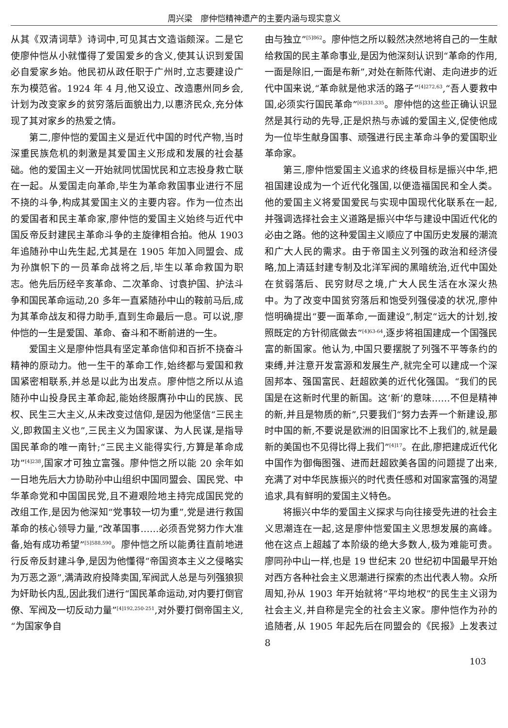周兴梁　廖仲恺精神遗产的主要内涵与现实意义
从其《双清词草》诗词中,可见其古文造诣颇深。二是它使廖仲恺从小就懂得了爱国爱乡的含义,使其认识到爱国必自爱家乡始。他民初从政任职于广州时,立志要建设广东为模范省。1924 年 4 月,他又设立、改造惠州同乡会,计划为改变家乡的贫穷落后面貌出力,以惠济民众,充分体现了其对家乡的热爱之情。
第二,廖仲恺的爱国主义是近代中国的时代产物,当时深重民族危机的刺激是其爱国主义形成和发展的社会基础。他的爱国主义一开始就同忧国忧民和立志投身救亡联在一起。从爱国走向革命,毕生为革命救国事业进行不屈不挠的斗争,构成其爱国主义的主要内容。作为一位杰出的爱国者和民主革命家,廖仲恺的爱国主义始终与近代中国反帝反封建民主革命斗争的主旋律相合拍。他从 1903 年追随孙中山先生起,尤其是在 1905 年加入同盟会、成为孙旗帜下的一员革命战将之后,毕生以革命救国为职志。他先后历经辛亥革命、二次革命、讨袁护国、护法斗争和国民革命运动,20 多年一直紧随孙中山的鞍前马后,成为其革命战友和得力助手,直到生命最后一息。可以说,廖仲恺的一生是爱国、革命、奋斗和不断前进的一生。
爱国主义是廖仲恺具有坚定革命信仰和百折不挠奋斗精神的原动力。他一生干的革命工作,始终都与爱国和救国紧密相联系,并总是以此为出发点。廖仲恺之所以从追随孙中山投身民主革命起,能始终服膺孙中山的民族、民权、民生三大主义,从未改变过信仰,是因为他坚信“三民主义,即救国主义也”,三民主义为国家谋、为人民谋,是指导国民革命的唯一南针;“三民主义能得实行,方算是革命成功”<sup>[4]238</sup>,国家才可独立富强。廖仲恺之所以能 20 余年如一日地先后大力协助孙中山组织中国同盟会、国民党、中华革命党和中国国民党,且不避艰险地主持完成国民党的改组工作,是因为他深知“党事较一切为重”,党是进行救国革命的核心领导力量,“改革国事……必须吾党努力作大准备,始有成功希望”<sup>[5]588,590</sup>。廖仲恺之所以能勇往直前地进行反帝反封建斗争,是因为他懂得“帝国资本主义之侵略实为万恶之源”,满清政府投降卖国,军阀武人总是与列强狼狈为奸助长内乱,因此我们进行“国民革命运动,对内要打倒官僚、军阀及一切反动力量”<sup>[4]192,250-251</sup>,对外要打倒帝国主义,“为国家争自
由与独立”<sup>[5]862</sup>。廖仲恺之所以毅然决然地将自己的一生献给救国的民主革命事业,是因为他深刻认识到“革命的作用,一面是除旧,一面是布新”,对处在新陈代谢、走向进步的近代中国来说,“革命就是他求活的路子”<sup>[4]272,63</sup>,“吾人要救中国,必须实行国民革命”<sup>[6]331,335</sup>。廖仲恺的这些正确认识显然是其行动的先导,正是炽热与赤诚的爱国主义,促使他成为一位毕生献身国事、顽强进行民主革命斗争的爱国职业革命家。
第三,廖仲恺爱国主义追求的终极目标是振兴中华,把祖国建设成为一个近代化强国,以便造福国民和全人类。他的爱国主义将爱国爱民与实现中国现代化联系在一起,并强调选择社会主义道路是振兴中华与建设中国近代化的必由之路。他的这种爱国主义顺应了中国历史发展的潮流和广大人民的需求。由于帝国主义列强的政治和经济侵略,加上清廷封建专制及北洋军阀的黑暗统治,近代中国处在贫弱落后、民穷财尽之境,广大人民生活在水深火热中。为了改变中国贫穷落后和饱受列强侵凌的状况,廖仲恺明确提出“要一面革命,一面建设”,制定“远大的计划,按照既定的方针彻底做去”<sup>[4]63-64</sup>,逐步将祖国建成一个国强民富的新国家。他认为,中国只要摆脱了列强不平等条约的束缚,并注意开发富源和发展生产,就完全可以建成一个深固邦本、强国富民、赶超欧美的近代化强国。“我们的民国是在这新时代里的新国。这‘新’的意味……不但是精神的新,并且是物质的新”,只要我们“努力去弄一个新建设,那时中国的新,不要说是欧洲的旧国家比不上我们的,就是最新的美国也不见得比得上我们”<sup>[4]17</sup>。在此,廖把建成近代化中国作为御侮图强、进而赶超欧美各国的问题提了出来,充满了对中华民族振兴的时代责任感和对国家富强的渴望追求,具有鲜明的爱国主义特色。
将振兴中华的爱国主义探求与向往接受先进的社会主义思潮连在一起,这是廖仲恺爱国主义思想发展的高峰。他在这点上超越了本阶级的绝大多数人,极为难能可贵。廖同孙中山一样,也是 19 世纪末 20 世纪初中国最早开始对西方各种社会主义思潮进行探索的杰出代表人物。众所周知,孙从 1903 年开始就将“平均地权”的民生主义诩为社会主义,并自称是完全的社会主义家。廖仲恺作为孙的追随者,从 1905 年起先后在同盟会的《民报》上发表过 8
103